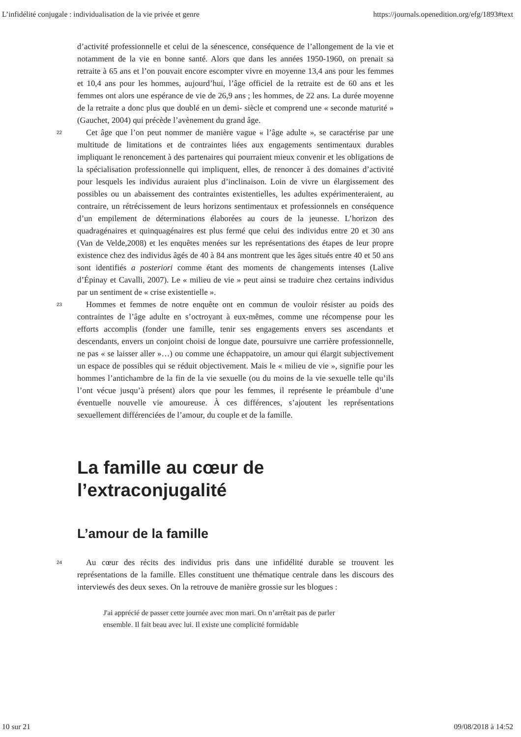L’infidélité conjugale : individualisation de la vie privée et genre https://journals.openedition.org/efg/1893#text
d’activité professionnelle et celui de la sénescence, conséquence de l’allongement de la vie et notamment de la vie en bonne santé. Alors que dans les années 1950-1960, on prenait sa retraite à 65 ans et l’on pouvait encore escompter vivre en moyenne 13,4 ans pour les femmes et 10,4 ans pour les hommes, aujourd’hui, l’âge officiel de la retraite est de 60 ans et les femmes ont alors une espérance de vie de 26,9 ans ; les hommes, de 22 ans. La durée moyenne de la retraite a donc plus que doublé en un demi- siècle et comprend une « seconde maturité » (Gauchet, 2004) qui précède l’avènement du grand âge.
22 Cet âge que l’on peut nommer de manière vague « l’âge adulte », se caractérise par une multitude de limitations et de contraintes liées aux engagements sentimentaux durables impliquant le renoncement à des partenaires qui pourraient mieux convenir et les obligations de la spécialisation professionnelle qui impliquent, elles, de renoncer à des domaines d’activité pour lesquels les individus auraient plus d’inclinaison. Loin de vivre un élargissement des possibles ou un abaissement des contraintes existentielles, les adultes expérimenteraient, au contraire, un rétrécissement de leurs horizons sentimentaux et professionnels en conséquence d’un empilement de déterminations élaborées au cours de la jeunesse. L’horizon des quadragénaires et quinquagénaires est plus fermé que celui des individus entre 20 et 30 ans (Van de Velde,2008) et les enquêtes menées sur les représentations des étapes de leur propre existence chez des individus âgés de 40 à 84 ans montrent que les âges situés entre 40 et 50 ans sont identifiés a posteriori comme étant des moments de changements intenses (Lalive d’Épinay et Cavalli, 2007). Le « milieu de vie » peut ainsi se traduire chez certains individus par un sentiment de « crise existentielle ».
23 Hommes et femmes de notre enquête ont en commun de vouloir résister au poids des contraintes de l’âge adulte en s’octroyant à eux-mêmes, comme une récompense pour les efforts accomplis (fonder une famille, tenir ses engagements envers ses ascendants et descendants, envers un conjoint choisi de longue date, poursuivre une carrière professionnelle, ne pas « se laisser aller »…) ou comme une échappatoire, un amour qui élargit subjectivement un espace de possibles qui se réduit objectivement. Mais le « milieu de vie », signifie pour les hommes l’antichambre de la fin de la vie sexuelle (ou du moins de la vie sexuelle telle qu’ils l’ont vécue jusqu’à présent) alors que pour les femmes, il représente le préambule d’une éventuelle nouvelle vie amoureuse. À ces différences, s’ajoutent les représentations sexuellement différenciées de l’amour, du couple et de la famille.
La famille au cœur de l’extraconjugalité
L’amour de la famille
24 Au cœur des récits des individus pris dans une infidélité durable se trouvent les représentations de la famille. Elles constituent une thématique centrale dans les discours des interviewés des deux sexes. On la retrouve de manière grossie sur les blogues :
J'ai apprécié de passer cette journée avec mon mari. On n’arrêtait pas de parler ensemble. Il fait beau avec lui. Il existe une complicité formidable
10 sur 21 09/08/2018 à 14:52